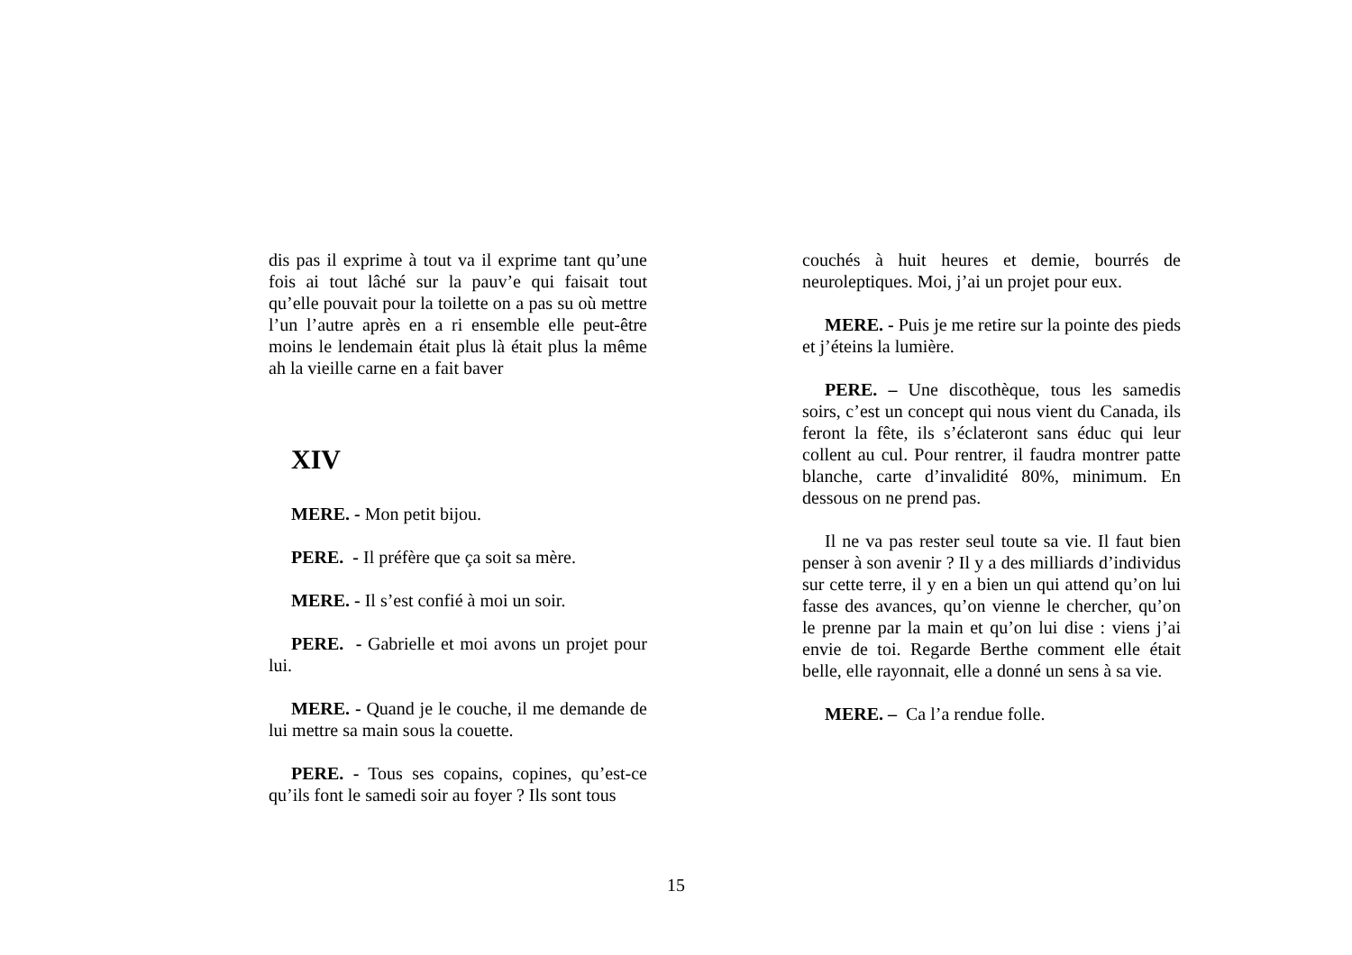dis pas il exprime à tout va il exprime tant qu’une fois ai tout lâché sur la pauv’e qui faisait tout qu’elle pouvait pour la toilette on a pas su où mettre l’un l’autre après en a ri ensemble elle peut-être moins le lendemain était plus là était plus la même ah la vieille carne en a fait baver
XIV
MERE. - Mon petit bijou.
PERE. - Il préfère que ça soit sa mère.
MERE. - Il s’est confié à moi un soir.
PERE. - Gabrielle et moi avons un projet pour lui.
MERE. - Quand je le couche, il me demande de lui mettre sa main sous la couette.
PERE. - Tous ses copains, copines, qu’est-ce qu’ils font le samedi soir au foyer ? Ils sont tous
couchés à huit heures et demie, bourrés de neuroleptiques. Moi, j’ai un projet pour eux.
MERE. - Puis je me retire sur la pointe des pieds et j’éteins la lumière.
PERE. – Une discothèque, tous les samedis soirs, c’est un concept qui nous vient du Canada, ils feront la fête, ils s’éclateront sans éduc qui leur collent au cul. Pour rentrer, il faudra montrer patte blanche, carte d’invalidité 80%, minimum. En dessous on ne prend pas.
Il ne va pas rester seul toute sa vie. Il faut bien penser à son avenir ? Il y a des milliards d’individus sur cette terre, il y en a bien un qui attend qu’on lui fasse des avances, qu’on vienne le chercher, qu’on le prenne par la main et qu’on lui dise : viens j’ai envie de toi. Regarde Berthe comment elle était belle, elle rayonnait, elle a donné un sens à sa vie.
MERE. – Ca l’a rendue folle.
15